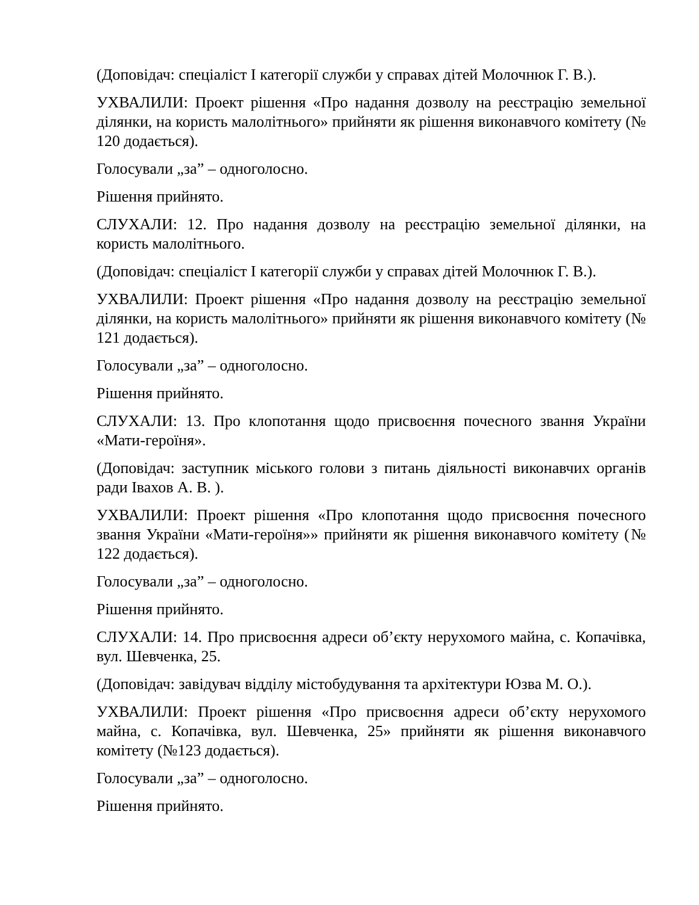(Доповідач: спеціаліст І категорії служби у справах дітей Молочнюк Г. В.).
УХВАЛИЛИ: Проект рішення «Про надання дозволу на реєстрацію земельної ділянки, на користь малолітнього» прийняти як рішення виконавчого комітету (№ 120 додається).
Голосували „за” – одноголосно.
Рішення прийнято.
СЛУХАЛИ: 12. Про надання дозволу на реєстрацію земельної ділянки, на користь малолітнього.
(Доповідач: спеціаліст І категорії служби у справах дітей Молочнюк Г. В.).
УХВАЛИЛИ: Проект рішення «Про надання дозволу на реєстрацію земельної ділянки, на користь малолітнього» прийняти як рішення виконавчого комітету (№ 121 додається).
Голосували „за” – одноголосно.
Рішення прийнято.
СЛУХАЛИ: 13. Про клопотання щодо присвоєння почесного звання України «Мати-героїня».
(Доповідач: заступник міського голови з питань діяльності виконавчих органів ради Івахов А. В. ).
УХВАЛИЛИ: Проект рішення «Про клопотання щодо присвоєння почесного звання України «Мати-героїня»» прийняти як рішення виконавчого комітету (№ 122 додається).
Голосували „за” – одноголосно.
Рішення прийнято.
СЛУХАЛИ: 14. Про присвоєння адреси об’єкту нерухомого майна, с. Копачівка, вул. Шевченка, 25.
(Доповідач: завідувач відділу містобудування та архітектури Юзва М. О.).
УХВАЛИЛИ: Проект рішення «Про присвоєння адреси об’єкту нерухомого майна, с. Копачівка, вул. Шевченка, 25» прийняти як рішення виконавчого комітету (№123 додається).
Голосували „за” – одноголосно.
Рішення прийнято.